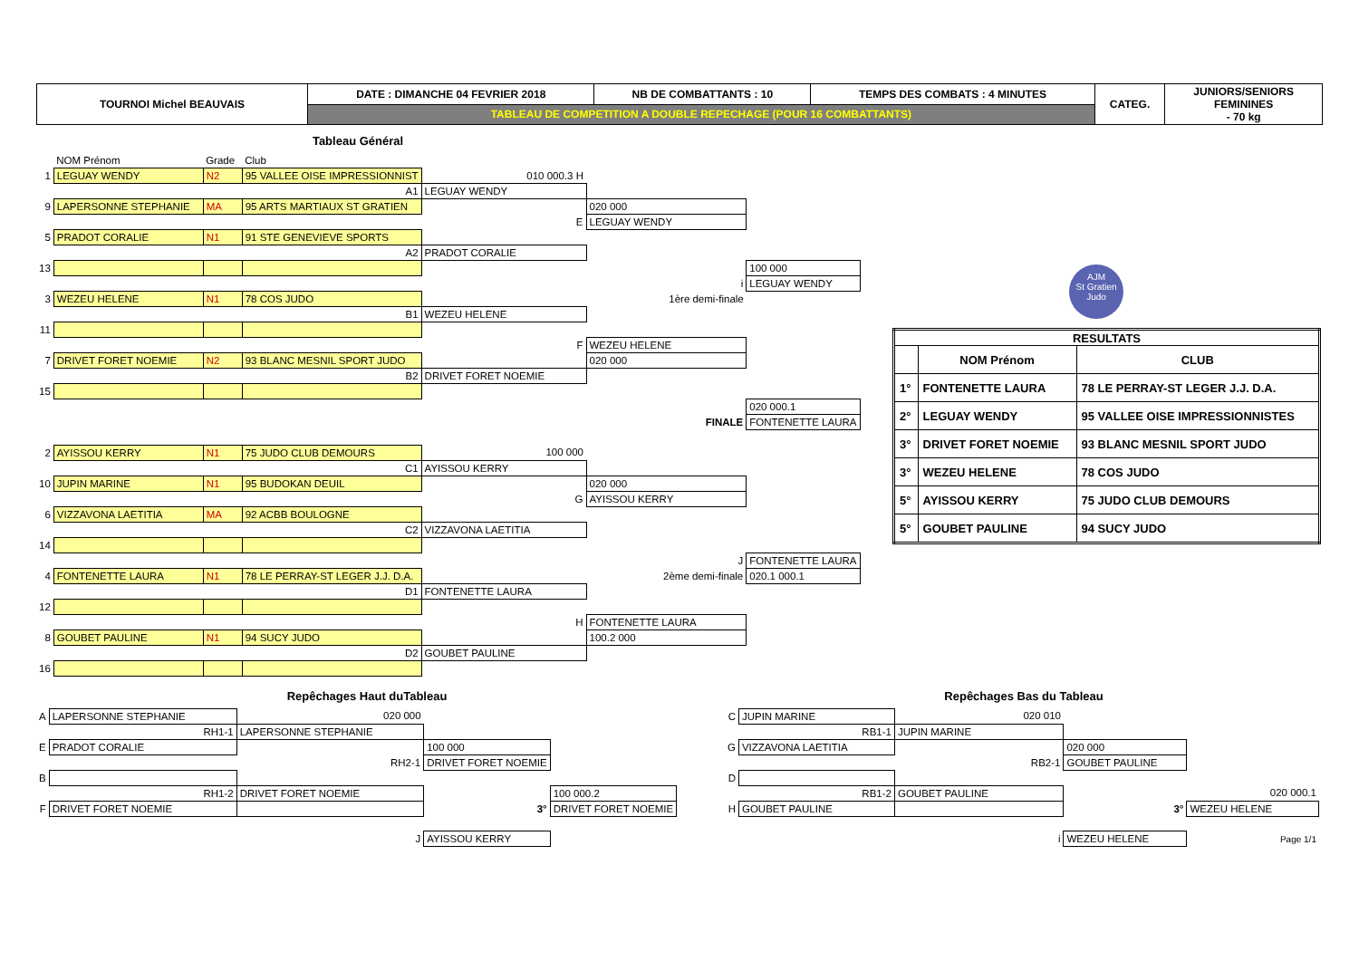| TOURNOI Michel BEAUVAIS | DATE : DIMANCHE 04 FEVRIER 2018 | NB DE COMBATTANTS : 10 | TEMPS DES COMBATS : 4 MINUTES | CATEG. | JUNIORS/SENIORS FEMININES - 70 kg |
| | TABLEAU DE COMPETITION A DOUBLE REPECHAGE (POUR 16 COMBATTANTS) | | | | |
Tableau Général
| | NOM Prénom | Grade | Club | | | |
| 1 | LEGUAY WENDY | N2 | 95 VALLEE OISE IMPRESSIONNIST | 010 000.3 H | | |
| | | | A1 | LEGUAY WENDY | | |
| 9 | LAPERSONNE STEPHANIE | MA | 95 ARTS MARTIAUX ST GRATIEN | | 020 000 | |
| | | | | E | LEGUAY WENDY | |
| 5 | PRADOT CORALIE | N1 | 91 STE GENEVIEVE SPORTS | | | |
| | | | A2 | PRADOT CORALIE | | |
| 13 | | | | | | 100 000 |
| | | | | | i | LEGUAY WENDY |
| 3 | WEZEU HELENE | N1 | 78 COS JUDO | | 1ère demi-finale | |
| | | | B1 | WEZEU HELENE | | |
| 11 | | | | | | |
| | | | | F | WEZEU HELENE | |
| 7 | DRIVET FORET NOEMIE | N2 | 93 BLANC MESNIL SPORT JUDO | | 020 000 | |
| | | | B2 | DRIVET FORET NOEMIE | | |
| 15 | | | | | | |
| | | | | | | 020 000.1 |
| | | | | | FINALE | FONTENETTE LAURA |
| 2 | AYISSOU KERRY | N1 | 75 JUDO CLUB DEMOURS | 100 000 | | |
| | | | C1 | AYISSOU KERRY | | |
| 10 | JUPIN MARINE | N1 | 95 BUDOKAN DEUIL | | 020 000 | |
| | | | | G | AYISSOU KERRY | |
| 6 | VIZZAVONA LAETITIA | MA | 92 ACBB BOULOGNE | | | |
| | | | C2 | VIZZAVONA LAETITIA | | |
| 14 | | | | | | |
| | | | | | J | FONTENETTE LAURA |
| 4 | FONTENETTE LAURA | N1 | 78 LE PERRAY-ST LEGER J.J. D.A. | | 2ème demi-finale | 020.1 000.1 |
| | | | D1 | FONTENETTE LAURA | | |
| 12 | | | | | | |
| | | | | H | FONTENETTE LAURA | |
| 8 | GOUBET PAULINE | N1 | 94 SUCY JUDO | | 100.2 000 | |
| | | | D2 | GOUBET PAULINE | | |
| 16 | | | | | | |
AJM
St Gratien
Judo
| RESULTATS | | |
| --- | --- | --- |
| | NOM Prénom | CLUB |
| 1° | FONTENETTE LAURA | 78 LE PERRAY-ST LEGER J.J. D.A. |
| 2° | LEGUAY WENDY | 95 VALLEE OISE IMPRESSIONNISTES |
| 3° | DRIVET FORET NOEMIE | 93 BLANC MESNIL SPORT JUDO |
| 3° | WEZEU HELENE | 78 COS JUDO |
| 5° | AYISSOU KERRY | 75 JUDO CLUB DEMOURS |
| 5° | GOUBET PAULINE | 94 SUCY JUDO |
Repêchages Haut duTableau
| A | LAPERSONNE STEPHANIE | 020 000 | | |
| | RH1-1 | LAPERSONNE STEPHANIE | | |
| E | PRADOT CORALIE | | 100 000 | |
| | | RH2-1 | DRIVET FORET NOEMIE | |
| B | | | | |
| | RH1-2 | DRIVET FORET NOEMIE | | 100 000.2 |
| F | DRIVET FORET NOEMIE | | 3° | DRIVET FORET NOEMIE |
| | | J | AYISSOU KERRY | |
Repêchages Bas du Tableau
| C | JUPIN MARINE | 020 010 | | |
| | RB1-1 | JUPIN MARINE | | |
| G | VIZZAVONA LAETITIA | | 020 000 | |
| | | RB2-1 | GOUBET PAULINE | |
| D | | | | |
| | RB1-2 | GOUBET PAULINE | | 020 000.1 |
| H | GOUBET PAULINE | | 3° | WEZEU HELENE |
| | | i | WEZEU HELENE | Page 1/1 |